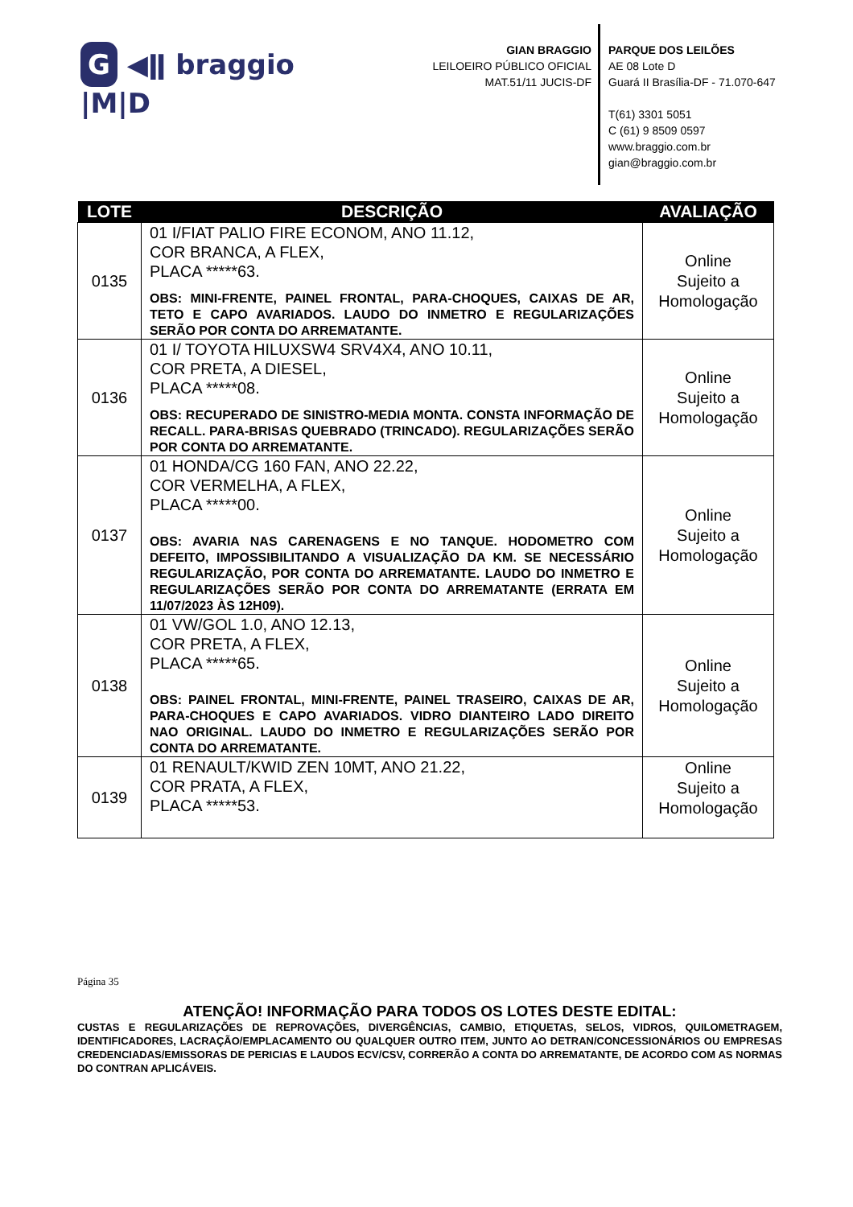G ◀ǁ braggio |M|D
GIAN BRAGGIO
LEILOEIRO PÚBLICO OFICIAL
MAT.51/11 JUCIS-DF
PARQUE DOS LEILÕES
AE 08 Lote D
Guará II Brasília-DF - 71.070-647
T(61) 3301 5051
C (61) 9 8509 0597
www.braggio.com.br
gian@braggio.com.br
| LOTE | DESCRIÇÃO | AVALIAÇÃO |
| --- | --- | --- |
| 0135 | 01 I/FIAT PALIO FIRE ECONOM, ANO 11.12, COR BRANCA, A FLEX, PLACA *****63. OBS: MINI-FRENTE, PAINEL FRONTAL, PARA-CHOQUES, CAIXAS DE AR, TETO E CAPO AVARIADOS. LAUDO DO INMETRO E REGULARIZAÇÕES SERÃO POR CONTA DO ARREMATANTE. | Online Sujeito a Homologação |
| 0136 | 01 I/ TOYOTA HILUXSW4 SRV4X4, ANO 10.11, COR PRETA, A DIESEL, PLACA *****08. OBS: RECUPERADO DE SINISTRO-MEDIA MONTA. CONSTA INFORMAÇÃO DE RECALL. PARA-BRISAS QUEBRADO (TRINCADO). REGULARIZAÇÕES SERÃO POR CONTA DO ARREMATANTE. | Online Sujeito a Homologação |
| 0137 | 01 HONDA/CG 160 FAN, ANO 22.22, COR VERMELHA, A FLEX, PLACA *****00. OBS: AVARIA NAS CARENAGENS E NO TANQUE. HODOMETRO COM DEFEITO, IMPOSSIBILITANDO A VISUALIZAÇÃO DA KM. SE NECESSÁRIO REGULARIZAÇÃO, POR CONTA DO ARREMATANTE. LAUDO DO INMETRO E REGULARIZAÇÕES SERÃO POR CONTA DO ARREMATANTE (ERRATA EM 11/07/2023 ÀS 12H09). | Online Sujeito a Homologação |
| 0138 | 01 VW/GOL 1.0, ANO 12.13, COR PRETA, A FLEX, PLACA *****65. OBS: PAINEL FRONTAL, MINI-FRENTE, PAINEL TRASEIRO, CAIXAS DE AR, PARA-CHOQUES E CAPO AVARIADOS. VIDRO DIANTEIRO LADO DIREITO NAO ORIGINAL. LAUDO DO INMETRO E REGULARIZAÇÕES SERÃO POR CONTA DO ARREMATANTE. | Online Sujeito a Homologação |
| 0139 | 01 RENAULT/KWID ZEN 10MT, ANO 21.22, COR PRATA, A FLEX, PLACA *****53. | Online Sujeito a Homologação |
Página 35
ATENÇÃO! INFORMAÇÃO PARA TODOS OS LOTES DESTE EDITAL:
CUSTAS E REGULARIZAÇÕES DE REPROVAÇÕES, DIVERGÊNCIAS, CAMBIO, ETIQUETAS, SELOS, VIDROS, QUILOMETRAGEM, IDENTIFICADORES, LACRAÇÃO/EMPLACAMENTO OU QUALQUER OUTRO ITEM, JUNTO AO DETRAN/CONCESSIONÁRIOS OU EMPRESAS CREDENCIADAS/EMISSORAS DE PERICIAS E LAUDOS ECV/CSV, CORRERÃO A CONTA DO ARREMATANTE, DE ACORDO COM AS NORMAS DO CONTRAN APLICÁVEIS.